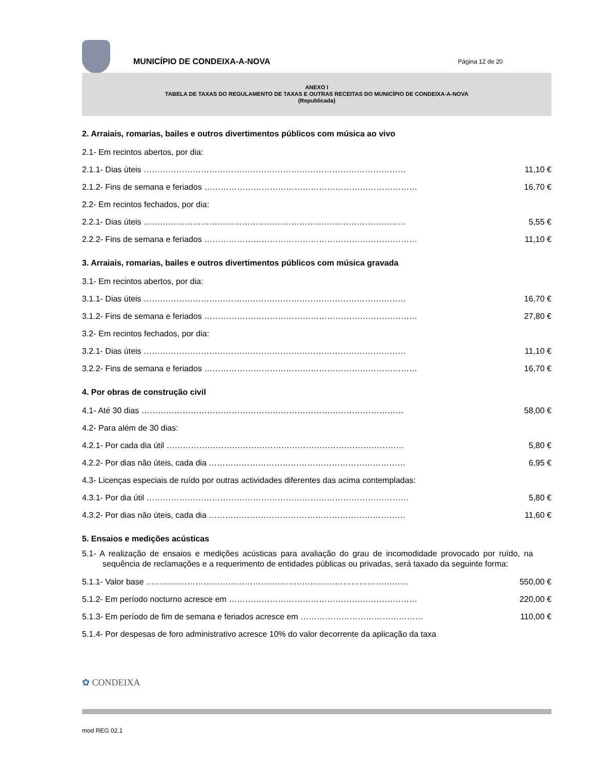MUNICÍPIO DE CONDEIXA-A-NOVA
Página 12 de 20
ANEXO I
TABELA DE TAXAS DO REGULAMENTO DE TAXAS E OUTRAS RECEITAS DO MUNICÍPIO DE CONDEIXA-A-NOVA
(Republicada)
2. Arraiais, romarias, bailes e outros divertimentos públicos com música ao vivo
2.1- Em recintos abertos, por dia:
2.1.1- Dias úteis …………………………………………………………………………………… 11,10 €
2.1.2- Fins de semana e feriados …………………………………………………………………… 16,70 €
2.2- Em recintos fechados, por dia:
2.2.1- Dias úteis …………………………………………………………………………………… 5,55 €
2.2.2- Fins de semana e feriados …………………………………………………………………… 11,10 €
3. Arraiais, romarias, bailes e outros divertimentos públicos com música gravada
3.1- Em recintos abertos, por dia:
3.1.1- Dias úteis …………………………………………………………………………………… 16,70 €
3.1.2- Fins de semana e feriados …………………………………………………………………… 27,80 €
3.2- Em recintos fechados, por dia:
3.2.1- Dias úteis …………………………………………………………………………………… 11,10 €
3.2.2- Fins de semana e feriados …………………………………………………………………… 16,70 €
4. Por obras de construção civil
4.1- Até 30 dias …………………………………………………………………………………… 58,00 €
4.2- Para além de 30 dias:
4.2.1- Por cada dia útil …………………………………………………………………………… 5,80 €
4.2.2- Por dias não úteis, cada dia ……………………………………………………………… 6,95 €
4.3- Licenças especiais de ruído por outras actividades diferentes das acima contempladas:
4.3.1- Por dia útil …………………………………………………………………………………… 5,80 €
4.3.2- Por dias não úteis, cada dia ……………………………………………………………… 11,60 €
5. Ensaios e medições acústicas
5.1- A realização de ensaios e medições acústicas para avaliação do grau de incomodidade provocado por ruído, na sequência de reclamações e a requerimento de entidades públicas ou privadas, será taxado da seguinte forma:
5.1.1- Valor base …………………………………………………………………………………… 550,00 €
5.1.2- Em período nocturno acresce em …………………………………………………………… 220,00 €
5.1.3- Em período de fim de semana e feriados acresce em ……………………………………… 110,00 €
5.1.4- Por despesas de foro administrativo acresce 10% do valor decorrente da aplicação da taxa
✿ CONDEIXA
mod REG 02.1